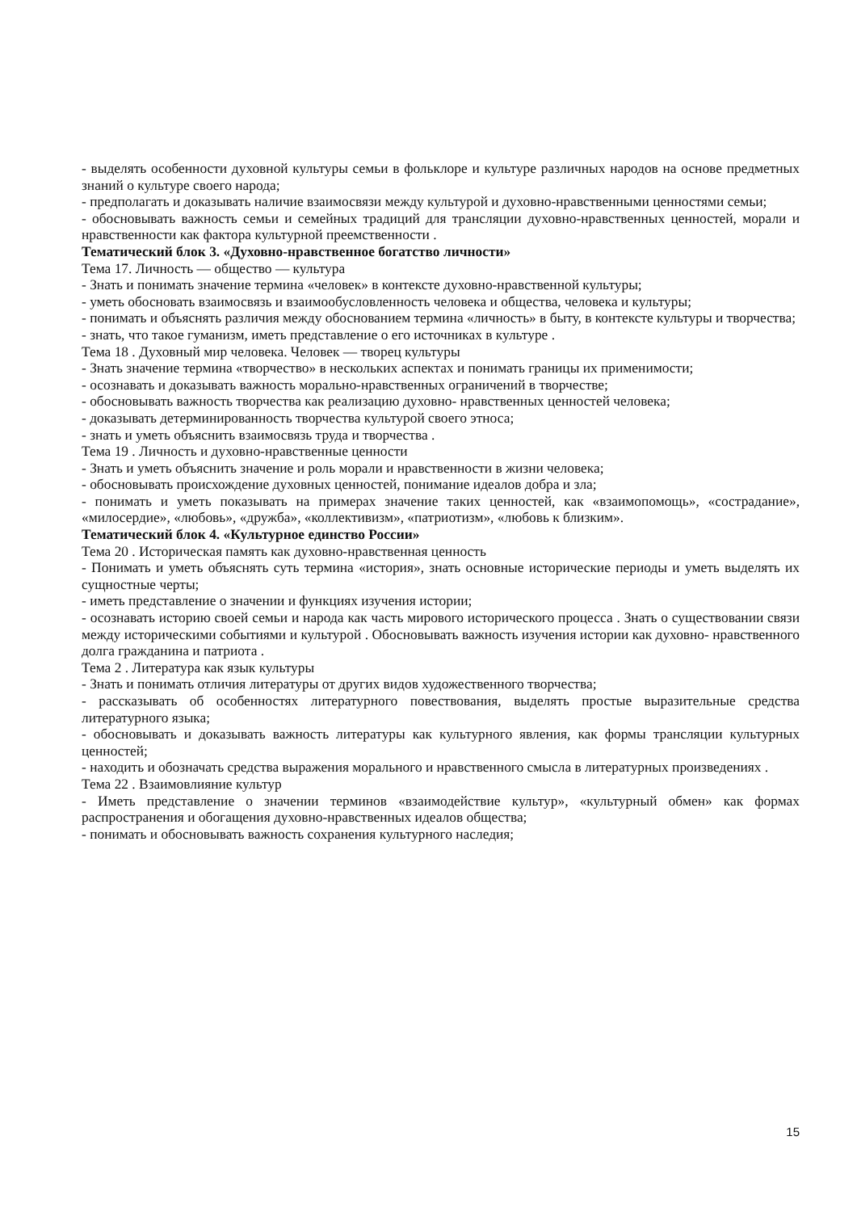- выделять особенности духовной культуры семьи в фольклоре и культуре различных народов на основе предметных знаний о культуре своего народа;
- предполагать и доказывать наличие взаимосвязи между культурой и духовно-нравственными ценностями семьи;
- обосновывать важность семьи и семейных традиций для трансляции духовно-нравственных ценностей, морали и нравственности как фактора культурной преемственности .
Тематический блок 3. «Духовно-нравственное богатство личности»
Тема 17. Личность — общество — культура
- Знать и понимать значение термина «человек» в контексте духовно-нравственной культуры;
- уметь обосновать взаимосвязь и взаимообусловленность человека и общества, человека и культуры;
- понимать и объяснять различия между обоснованием термина «личность» в быту, в контексте культуры и творчества;
- знать, что такое гуманизм, иметь представление о его источниках в культуре .
Тема 18 . Духовный мир человека. Человек — творец культуры
- Знать значение термина «творчество» в нескольких аспектах и понимать границы их применимости;
- осознавать и доказывать важность морально-нравственных ограничений в творчестве;
- обосновывать важность творчества как реализацию духовно- нравственных ценностей человека;
- доказывать детерминированность творчества культурой своего этноса;
- знать и уметь объяснить взаимосвязь труда и творчества .
Тема 19 . Личность и духовно-нравственные ценности
- Знать и уметь объяснить значение и роль морали и нравственности в жизни человека;
- обосновывать происхождение духовных ценностей, понимание идеалов добра и зла;
- понимать и уметь показывать на примерах значение таких ценностей, как «взаимопомощь», «сострадание», «милосердие», «любовь», «дружба», «коллективизм», «патриотизм», «любовь к близким».
Тематический блок 4. «Культурное единство России»
Тема 20 . Историческая память как духовно-нравственная ценность
- Понимать и уметь объяснять суть термина «история», знать основные исторические периоды и уметь выделять их сущностные черты;
- иметь представление о значении и функциях изучения истории;
- осознавать историю своей семьи и народа как часть мирового исторического процесса . Знать о существовании связи между историческими событиями и культурой . Обосновывать важность изучения истории как духовно- нравственного долга гражданина и патриота .
Тема 2 . Литература как язык культуры
- Знать и понимать отличия литературы от других видов художественного творчества;
- рассказывать об особенностях литературного повествования, выделять простые выразительные средства литературного языка;
- обосновывать и доказывать важность литературы как культурного явления, как формы трансляции культурных ценностей;
- находить и обозначать средства выражения морального и нравственного смысла в литературных произведениях .
Тема 22 . Взаимовлияние культур
- Иметь представление о значении терминов «взаимодействие культур», «культурный обмен» как формах распространения и обогащения духовно-нравственных идеалов общества;
- понимать и обосновывать важность сохранения культурного наследия;
15